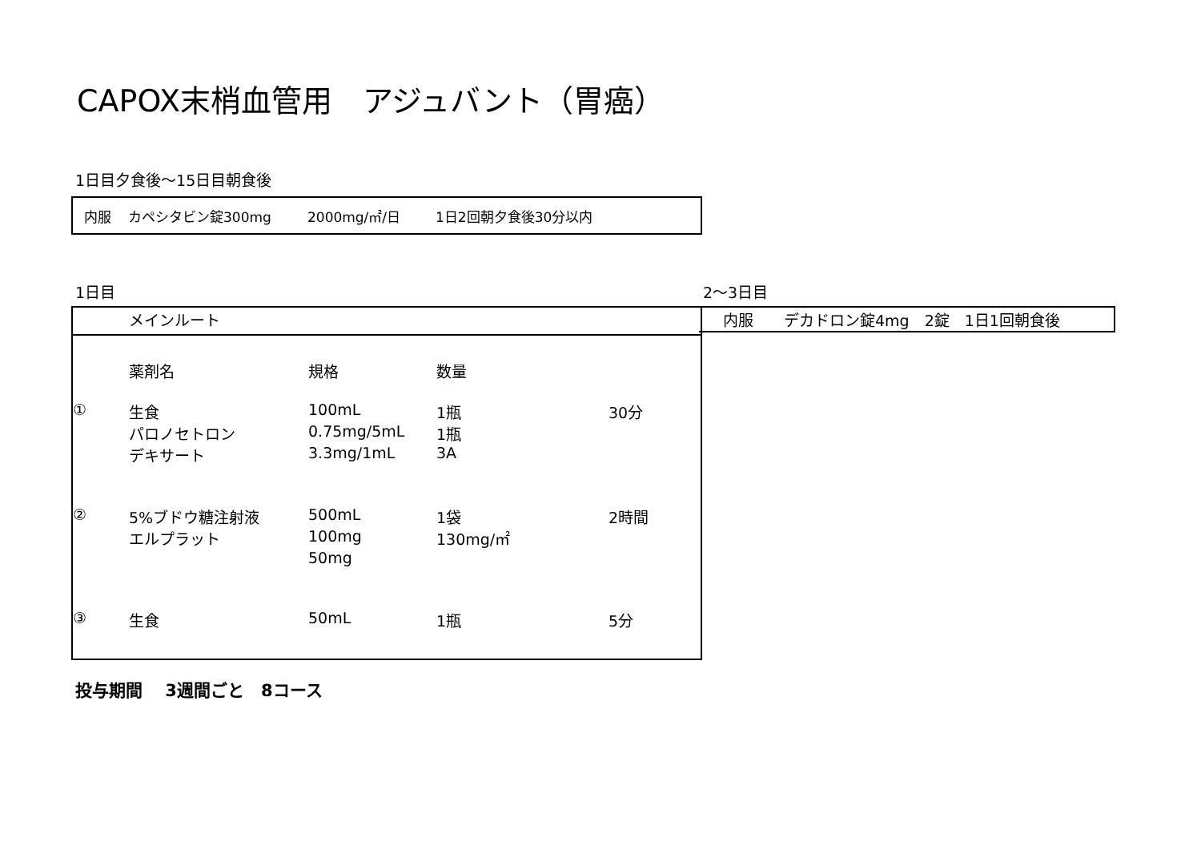CAPOX末梢血管用　アジュバント（胃癌）
1日目夕食後～15日目朝食後
内服 カペシタビン錠300mg 2000mg/㎡/日 1日2回朝夕食後30分以内
1日目 2～3日目
メインルート
| | 薬剤名 | 規格 | 数量 | |
| ① | 生食 | 100mL | 1瓶 | 30分 |
| | パロノセトロン | 0.75mg/5mL | 1瓶 | |
| | デキサート | 3.3mg/1mL | 3A | |
| ② | 5%ブドウ糖注射液 | 500mL | 1袋 | 2時間 |
| | エルプラット | 100mg | 130mg/㎡ | |
| | | 50mg | | |
| ③ | 生食 | 50mL | 1瓶 | 5分 |
内服　　デカドロン錠4mg　2錠　1日1回朝食後
投与期間　 3週間ごと　8コース